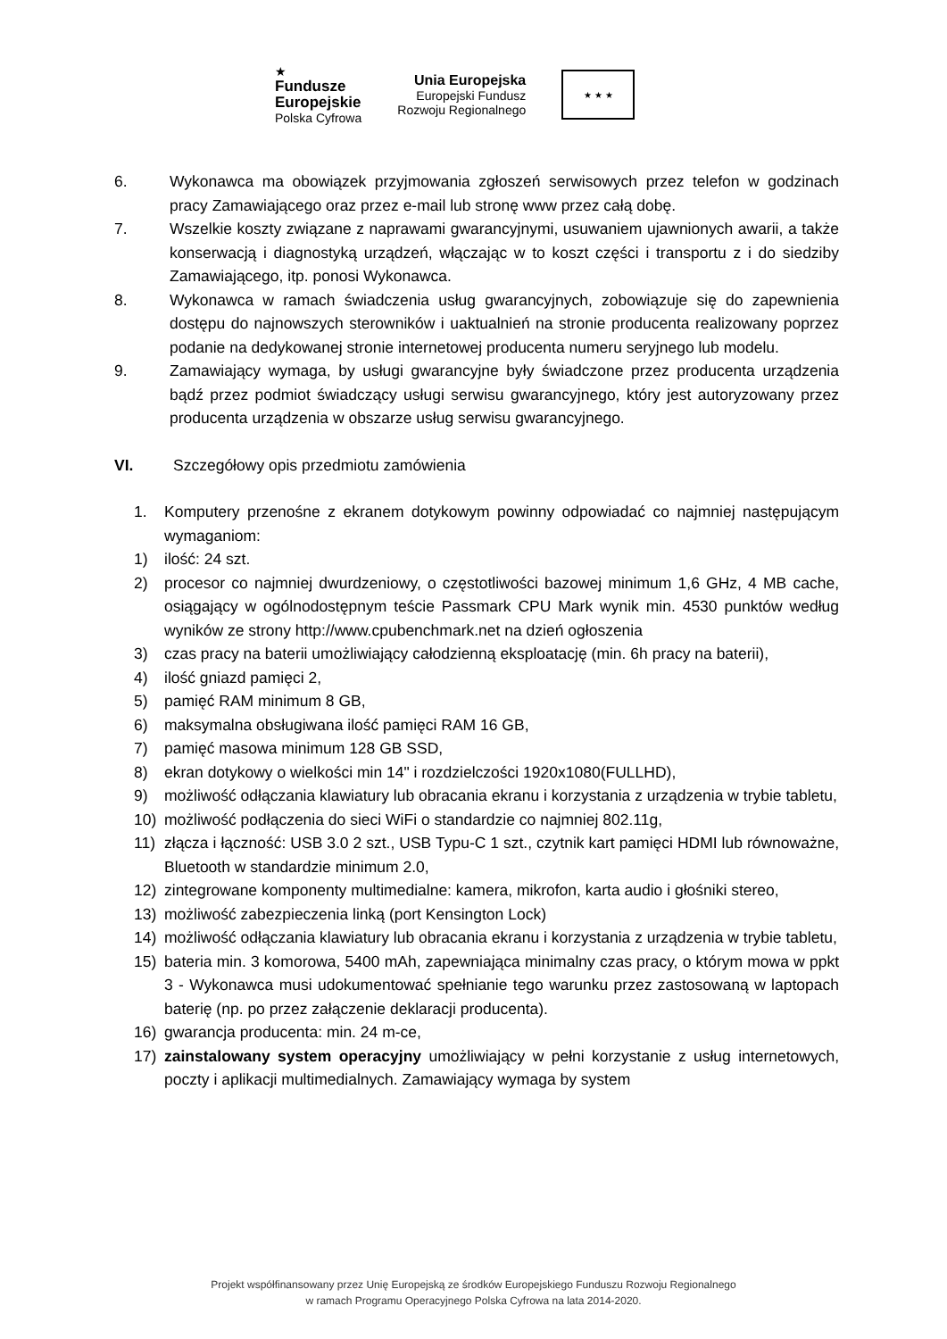★
Fundusze
Europejskie
Polska Cyfrowa
Unia Europejska
Europejski Fundusz
Rozwoju Regionalnego
★ ★ ★
6. Wykonawca ma obowiązek przyjmowania zgłoszeń serwisowych przez telefon w godzinach pracy Zamawiającego oraz przez e-mail lub stronę www przez całą dobę.
7. Wszelkie koszty związane z naprawami gwarancyjnymi, usuwaniem ujawnionych awarii, a także konserwacją i diagnostyką urządzeń, włączając w to koszt części i transportu z i do siedziby Zamawiającego, itp. ponosi Wykonawca.
8. Wykonawca w ramach świadczenia usług gwarancyjnych, zobowiązuje się do zapewnienia dostępu do najnowszych sterowników i uaktualnień na stronie producenta realizowany poprzez podanie na dedykowanej stronie internetowej producenta numeru seryjnego lub modelu.
9. Zamawiający wymaga, by usługi gwarancyjne były świadczone przez producenta urządzenia bądź przez podmiot świadczący usługi serwisu gwarancyjnego, który jest autoryzowany przez producenta urządzenia w obszarze usług serwisu gwarancyjnego.
VI. Szczegółowy opis przedmiotu zamówienia
1. Komputery przenośne z ekranem dotykowym powinny odpowiadać co najmniej następującym wymaganiom:
1) ilość: 24 szt.
2) procesor co najmniej dwurdzeniowy, o częstotliwości bazowej minimum 1,6 GHz, 4 MB cache, osiągający w ogólnodostępnym teście Passmark CPU Mark wynik min. 4530 punktów według wyników ze strony http://www.cpubenchmark.net na dzień ogłoszenia
3) czas pracy na baterii umożliwiający całodzienną eksploatację (min. 6h pracy na baterii),
4) ilość gniazd pamięci 2,
5) pamięć RAM minimum 8 GB,
6) maksymalna obsługiwana ilość pamięci RAM 16 GB,
7) pamięć masowa minimum 128 GB SSD,
8) ekran dotykowy o wielkości min 14" i rozdzielczości 1920x1080(FULLHD),
9) możliwość odłączania klawiatury lub obracania ekranu i korzystania z urządzenia w trybie tabletu,
10) możliwość podłączenia do sieci WiFi o standardzie co najmniej 802.11g,
11) złącza i łączność: USB 3.0 2 szt., USB Typu-C 1 szt., czytnik kart pamięci HDMI lub równoważne, Bluetooth w standardzie minimum 2.0,
12) zintegrowane komponenty multimedialne: kamera, mikrofon, karta audio i głośniki stereo,
13) możliwość zabezpieczenia linką (port Kensington Lock)
14) możliwość odłączania klawiatury lub obracania ekranu i korzystania z urządzenia w trybie tabletu,
15) bateria min. 3 komorowa, 5400 mAh, zapewniająca minimalny czas pracy, o którym mowa w ppkt 3 - Wykonawca musi udokumentować spełnianie tego warunku przez zastosowaną w laptopach baterię (np. po przez załączenie deklaracji producenta).
16) gwarancja producenta: min. 24 m-ce,
17) zainstalowany system operacyjny umożliwiający w pełni korzystanie z usług internetowych, poczty i aplikacji multimedialnych. Zamawiający wymaga by system
Projekt współfinansowany przez Unię Europejską ze środków Europejskiego Funduszu Rozwoju Regionalnego
w ramach Programu Operacyjnego Polska Cyfrowa na lata 2014-2020.